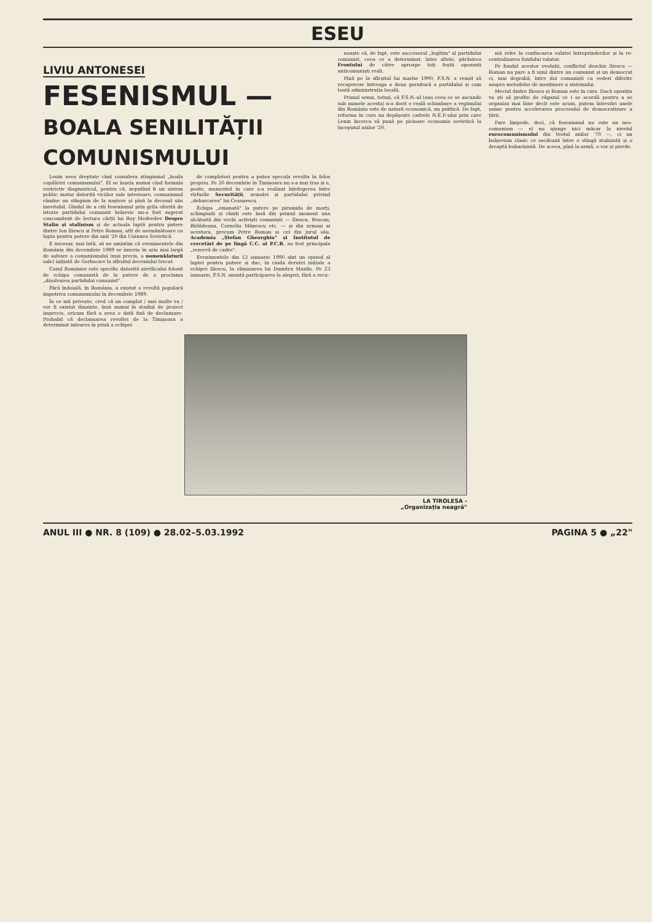ESEU
LIVIU ANTONESEI
FESENISMUL —
BOALA SENILITĂȚII COMUNISMULUI
Lenin avea dreptate cînd considera stîngismul „boala copilăriei comunismului". El se înșela numai cînd formula restrictiv diagnosticul, pentru că, neputînd fi un sistem politic matur datorită viciilor sale interioare, comunismul rămîne un stîngism de la naștere și pînă la decesul său inevitabil. Gîndul de a citi fesenismul prin grila oferită de istoria partidului comunist bolșevic mi-a fost sugerat concomitent de lectura cărții lui Roy Medvedev Despre Stalin și stalinism și de actuala luptă pentru putere dintre Ion Iliescu și Petre Roman, atît de asemănătoare cu lupta pentru putere din anii '20 din Uniunea Sovietică.
E necesar, mai întîi, să ne amintim că evenimentele din România din decembrie 1989 se înscriu în aria mai largă de salvare a comunismului (mai precis, a nomenklaturii sale) inițiată de Gorbaciov la sfîrșitul deceniului trecut.
Cazul României este specific datorită șiretlicului folosit de echipa comunistă de la putere de a proclama „dizolvarea partidului comunist".
Fără îndoială, în România, a existat o revoltă populară împotriva comunismului în decembrie 1989.
În ce mă privește, cred că un complot / mai multe va / vor fi existat dinainte, însă numai în stadiul de proiect imprecis, oricum fără a avea o dată fixă de declanșare. Probabil că declanșarea revoltei de la Timișoara a determinat intrarea în priză a echipei
de complotori pentru a putea specula revolta în folos propriu. Pe 20 decembrie în Timișoara nu s-a mai tras și e, poate, momentul în care s-a realizat înțelegerea între vîrfurile Securității, armatei și partidului privind „debarcarea" lui Ceaușescu.
Echipa „emanată" la putere pe piramida de morți, schingiuiți și răniți este însă din primul moment una alcătuită din vechi activiști comuniști — Iliescu, Brucan, Bîrlădeanu, Corneliu Mănescu etc. — și din urmași ai acestora, precum Petre Roman și cei din jurul său. Academia „Ștefan Gheorghiu" și Institutul de cercetări de pe lîngă C.C. al P.C.R. au fost principala „rezervă de cadre".
Evenimentele din 12 ianuarie 1990 sînt un episod al luptei pentru putere și duc, în ciuda derutei inițiale a echipei Iliescu, la eliminarea lui Dumitru Mazilu. Pe 23 ianuarie, F.S.N. anunță participarea la alegeri, fără a recu-
noaște că, de fapt, este succesorul „legitim" al partidului comunist, ceea ce a determinat, între altele, părăsirea Frontului de către aproape toți foștii opozanți anticomuniști reali.
Pînă pe la sfîrșitul lui martie 1990, F.S.N. a reușit să recupereze întreaga a doua garnitură a partidului și cam toată administrația locală.
Primul semn, totuși, că F.S.N.-ul (sau ceea ce se ascunde sub numele acesta) n-a dorit o reală schimbare a regimului din România este de natură economică, nu politică. De fapt, reforma în curs nu depășește cadrele N.E.P.-ului prin care Lenin încerca să pună pe picioare economia sovietică la începutul anilor '20.
mă refer la confiscarea valutei întreprinderilor și la re-centralizarea fondului valutar.
Pe fondul acestor evoluții, conflictul deschis Iliescu — Roman nu pare a fi unul dintre un comunist și un democrat ci, mai degrabă, între doi comuniști cu vederi diferite asupra metodelor de menținere a sistemului.
Meciul dintre Iliescu și Roman este în curs. Dacă opoziția va ști să profite de răgazul ce i se acordă pentru a se organiza mai bine decît este acum, putem întrezări unele șanse pentru accelerarea procesului de democratizare a țării.
Pare limpede, deci, că fesenismul nu este un neo-comunism — el nu ajunge nici măcar la nivelul eurocomunismului din Vestul anilor '70 —, ci un bolșevism clasic ce oscilează între o stîngă stalinistă și o dreaptă buharinistă. De aceea, pînă la urmă, o vor și pierde.
LA TIROLESA -
„Organizația neagră"
ANUL III ● NR. 8 (109) ● 28.02–5.03.1992 PAGINA 5 ● „22"